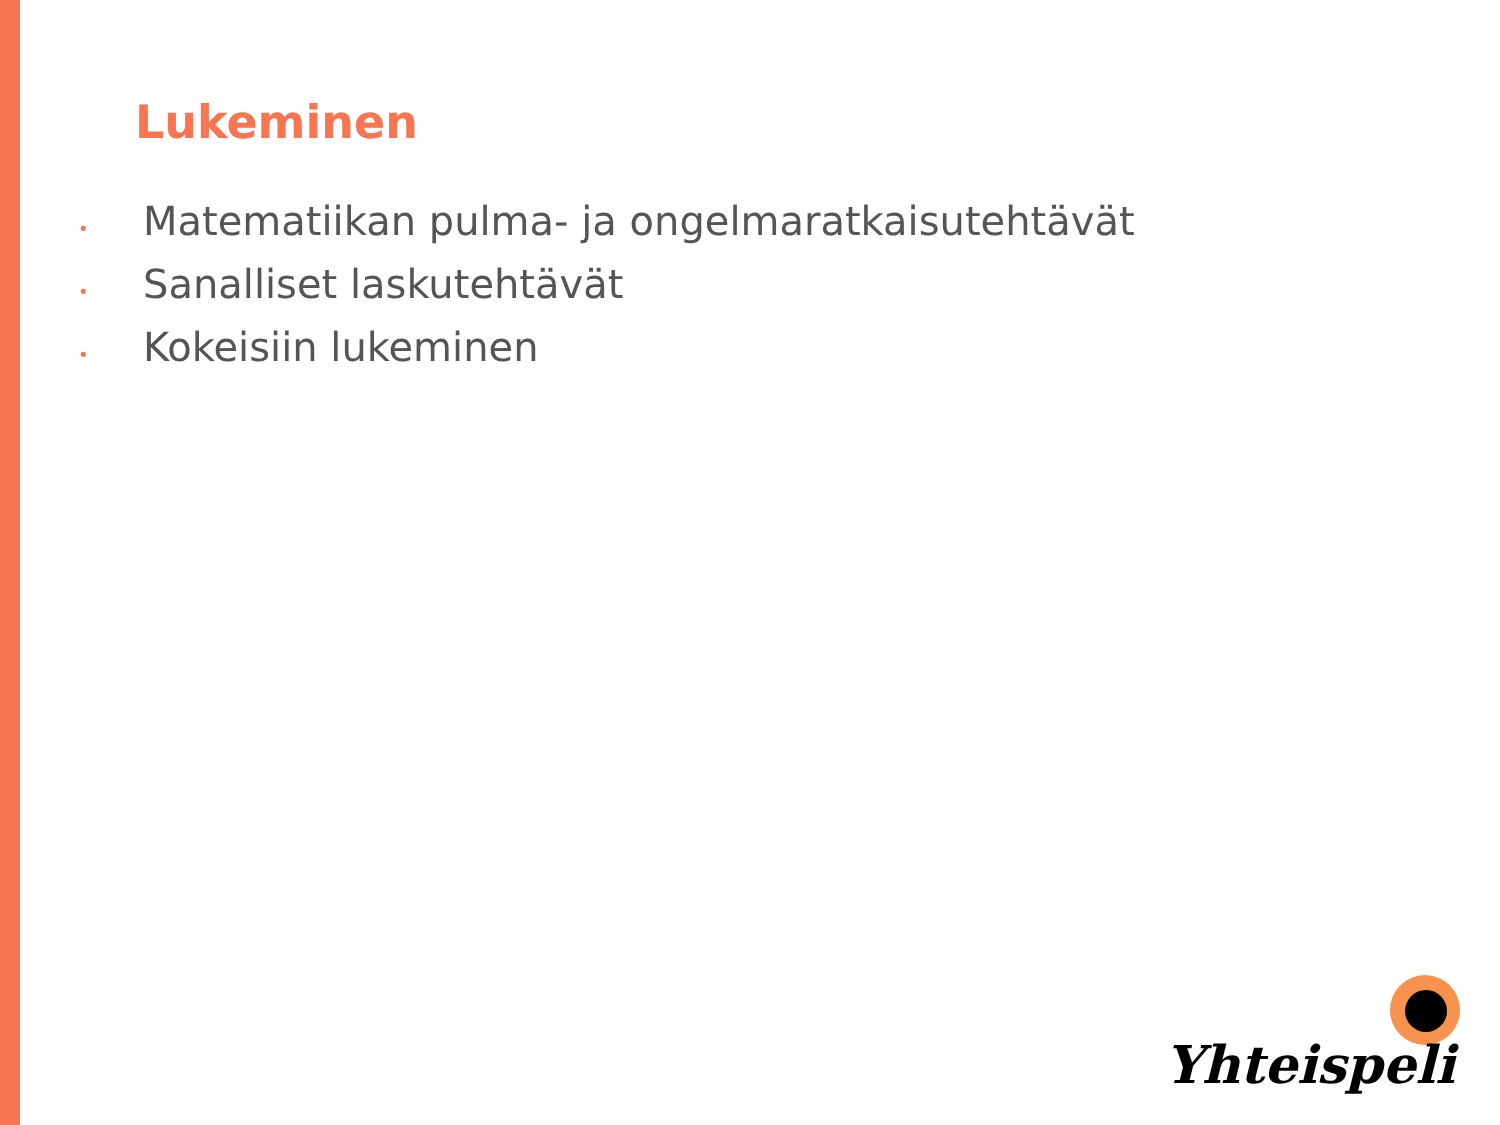Lukeminen
• Matematiikan pulma- ja ongelmaratkaisutehtävät
• Sanalliset laskutehtävät
• Kokeisiin lukeminen
Yhteispeli